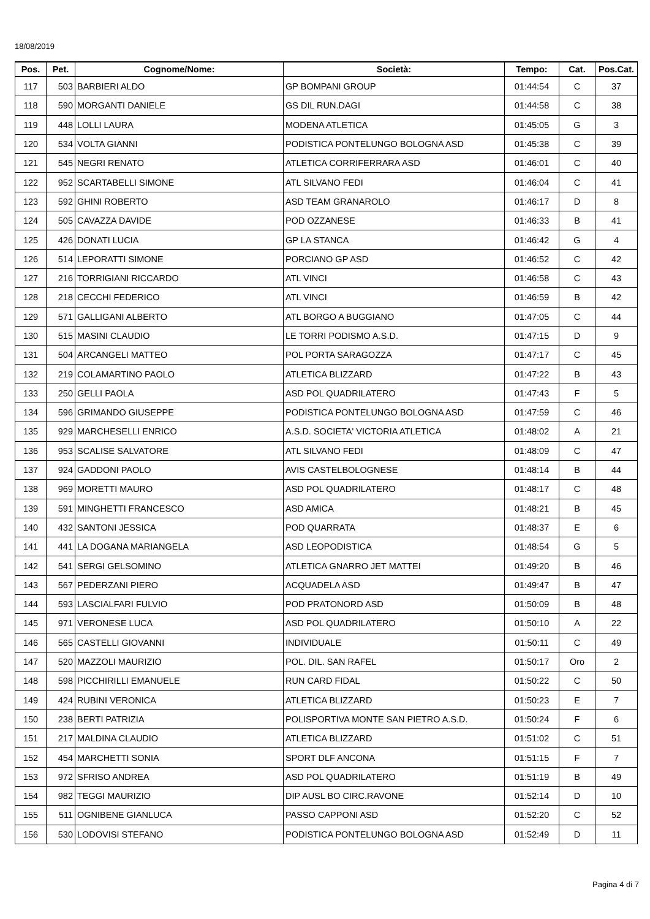18/08/2019
| Pos. | Pet. | Cognome/Nome: | Società: | Tempo: | Cat. | Pos.Cat. |
| --- | --- | --- | --- | --- | --- | --- |
| 117 | 503 | BARBIERI ALDO | GP BOMPANI GROUP | 01:44:54 | C | 37 |
| 118 | 590 | MORGANTI DANIELE | GS DIL RUN.DAGI | 01:44:58 | C | 38 |
| 119 | 448 | LOLLI LAURA | MODENA ATLETICA | 01:45:05 | G | 3 |
| 120 | 534 | VOLTA GIANNI | PODISTICA PONTELUNGO BOLOGNA ASD | 01:45:38 | C | 39 |
| 121 | 545 | NEGRI RENATO | ATLETICA CORRIFERRARA ASD | 01:46:01 | C | 40 |
| 122 | 952 | SCARTABELLI SIMONE | ATL SILVANO FEDI | 01:46:04 | C | 41 |
| 123 | 592 | GHINI ROBERTO | ASD TEAM GRANAROLO | 01:46:17 | D | 8 |
| 124 | 505 | CAVAZZA DAVIDE | POD OZZANESE | 01:46:33 | B | 41 |
| 125 | 426 | DONATI LUCIA | GP LA STANCA | 01:46:42 | G | 4 |
| 126 | 514 | LEPORATTI SIMONE | PORCIANO GP ASD | 01:46:52 | C | 42 |
| 127 | 216 | TORRIGIANI RICCARDO | ATL VINCI | 01:46:58 | C | 43 |
| 128 | 218 | CECCHI FEDERICO | ATL VINCI | 01:46:59 | B | 42 |
| 129 | 571 | GALLIGANI ALBERTO | ATL BORGO A BUGGIANO | 01:47:05 | C | 44 |
| 130 | 515 | MASINI CLAUDIO | LE TORRI PODISMO A.S.D. | 01:47:15 | D | 9 |
| 131 | 504 | ARCANGELI MATTEO | POL PORTA SARAGOZZA | 01:47:17 | C | 45 |
| 132 | 219 | COLAMARTINO PAOLO | ATLETICA BLIZZARD | 01:47:22 | B | 43 |
| 133 | 250 | GELLI PAOLA | ASD POL QUADRILATERO | 01:47:43 | F | 5 |
| 134 | 596 | GRIMANDO GIUSEPPE | PODISTICA PONTELUNGO BOLOGNA ASD | 01:47:59 | C | 46 |
| 135 | 929 | MARCHESELLI ENRICO | A.S.D. SOCIETA' VICTORIA ATLETICA | 01:48:02 | A | 21 |
| 136 | 953 | SCALISE SALVATORE | ATL SILVANO FEDI | 01:48:09 | C | 47 |
| 137 | 924 | GADDONI PAOLO | AVIS CASTELBOLOGNESE | 01:48:14 | B | 44 |
| 138 | 969 | MORETTI MAURO | ASD POL QUADRILATERO | 01:48:17 | C | 48 |
| 139 | 591 | MINGHETTI FRANCESCO | ASD AMICA | 01:48:21 | B | 45 |
| 140 | 432 | SANTONI JESSICA | POD QUARRATA | 01:48:37 | E | 6 |
| 141 | 441 | LA DOGANA MARIANGELA | ASD LEOPODISTICA | 01:48:54 | G | 5 |
| 142 | 541 | SERGI GELSOMINO | ATLETICA GNARRO JET MATTEI | 01:49:20 | B | 46 |
| 143 | 567 | PEDERZANI PIERO | ACQUADELA ASD | 01:49:47 | B | 47 |
| 144 | 593 | LASCIALFARI FULVIO | POD PRATONORD ASD | 01:50:09 | B | 48 |
| 145 | 971 | VERONESE LUCA | ASD POL QUADRILATERO | 01:50:10 | A | 22 |
| 146 | 565 | CASTELLI GIOVANNI | INDIVIDUALE | 01:50:11 | C | 49 |
| 147 | 520 | MAZZOLI MAURIZIO | POL. DIL. SAN RAFEL | 01:50:17 | Oro | 2 |
| 148 | 598 | PICCHIRILLI EMANUELE | RUN CARD FIDAL | 01:50:22 | C | 50 |
| 149 | 424 | RUBINI VERONICA | ATLETICA BLIZZARD | 01:50:23 | E | 7 |
| 150 | 238 | BERTI PATRIZIA | POLISPORTIVA MONTE SAN PIETRO A.S.D. | 01:50:24 | F | 6 |
| 151 | 217 | MALDINA CLAUDIO | ATLETICA BLIZZARD | 01:51:02 | C | 51 |
| 152 | 454 | MARCHETTI SONIA | SPORT DLF ANCONA | 01:51:15 | F | 7 |
| 153 | 972 | SFRISO ANDREA | ASD POL QUADRILATERO | 01:51:19 | B | 49 |
| 154 | 982 | TEGGI MAURIZIO | DIP AUSL BO CIRC.RAVONE | 01:52:14 | D | 10 |
| 155 | 511 | OGNIBENE GIANLUCA | PASSO CAPPONI ASD | 01:52:20 | C | 52 |
| 156 | 530 | LODOVISI STEFANO | PODISTICA PONTELUNGO BOLOGNA ASD | 01:52:49 | D | 11 |
Pagina 4 di 7